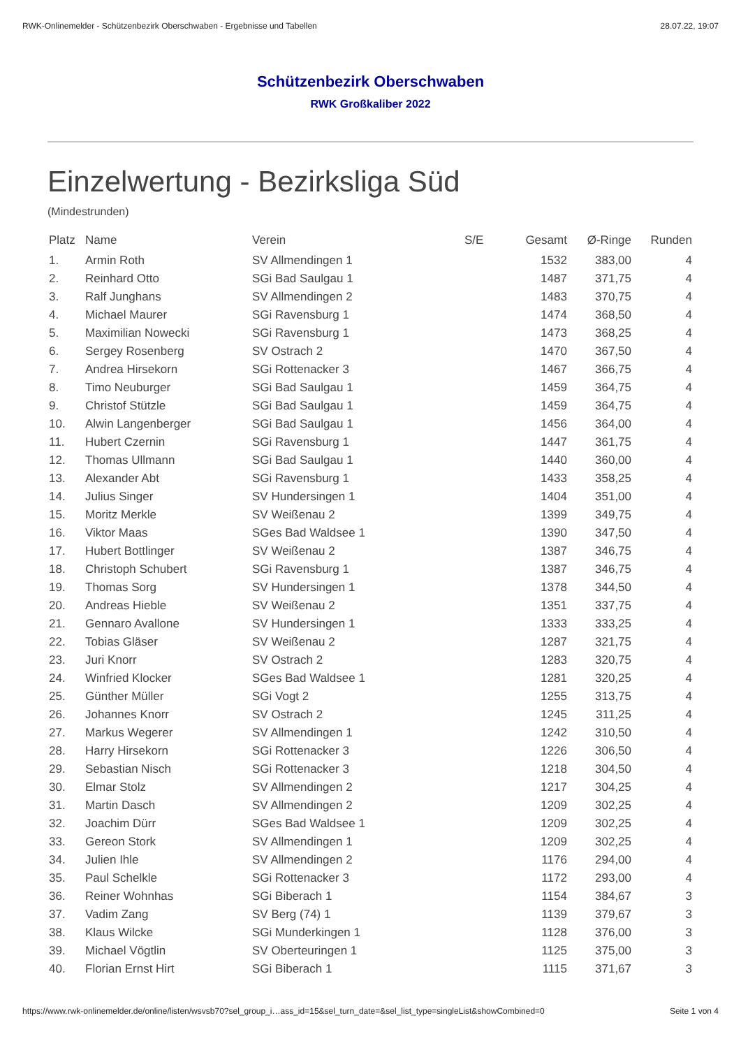RWK-Onlinemelder - Schützenbezirk Oberschwaben - Ergebnisse und Tabellen 28.07.22, 19:07
Schützenbezirk Oberschwaben
RWK Großkaliber 2022
Einzelwertung - Bezirksliga Süd
(Mindestrunden)
| Platz | Name | Verein | S/E | Gesamt | Ø-Ringe | Runden |
| --- | --- | --- | --- | --- | --- | --- |
| 1. | Armin Roth | SV Allmendingen 1 | | 1532 | 383,00 | 4 |
| 2. | Reinhard Otto | SGi Bad Saulgau 1 | | 1487 | 371,75 | 4 |
| 3. | Ralf Junghans | SV Allmendingen 2 | | 1483 | 370,75 | 4 |
| 4. | Michael Maurer | SGi Ravensburg 1 | | 1474 | 368,50 | 4 |
| 5. | Maximilian Nowecki | SGi Ravensburg 1 | | 1473 | 368,25 | 4 |
| 6. | Sergey Rosenberg | SV Ostrach 2 | | 1470 | 367,50 | 4 |
| 7. | Andrea Hirsekorn | SGi Rottenacker 3 | | 1467 | 366,75 | 4 |
| 8. | Timo Neuburger | SGi Bad Saulgau 1 | | 1459 | 364,75 | 4 |
| 9. | Christof Stützle | SGi Bad Saulgau 1 | | 1459 | 364,75 | 4 |
| 10. | Alwin Langenberger | SGi Bad Saulgau 1 | | 1456 | 364,00 | 4 |
| 11. | Hubert Czernin | SGi Ravensburg 1 | | 1447 | 361,75 | 4 |
| 12. | Thomas Ullmann | SGi Bad Saulgau 1 | | 1440 | 360,00 | 4 |
| 13. | Alexander Abt | SGi Ravensburg 1 | | 1433 | 358,25 | 4 |
| 14. | Julius Singer | SV Hundersingen 1 | | 1404 | 351,00 | 4 |
| 15. | Moritz Merkle | SV Weißenau 2 | | 1399 | 349,75 | 4 |
| 16. | Viktor Maas | SGes Bad Waldsee 1 | | 1390 | 347,50 | 4 |
| 17. | Hubert Bottlinger | SV Weißenau 2 | | 1387 | 346,75 | 4 |
| 18. | Christoph Schubert | SGi Ravensburg 1 | | 1387 | 346,75 | 4 |
| 19. | Thomas Sorg | SV Hundersingen 1 | | 1378 | 344,50 | 4 |
| 20. | Andreas Hieble | SV Weißenau 2 | | 1351 | 337,75 | 4 |
| 21. | Gennaro Avallone | SV Hundersingen 1 | | 1333 | 333,25 | 4 |
| 22. | Tobias Gläser | SV Weißenau 2 | | 1287 | 321,75 | 4 |
| 23. | Juri Knorr | SV Ostrach 2 | | 1283 | 320,75 | 4 |
| 24. | Winfried Klocker | SGes Bad Waldsee 1 | | 1281 | 320,25 | 4 |
| 25. | Günther Müller | SGi Vogt 2 | | 1255 | 313,75 | 4 |
| 26. | Johannes Knorr | SV Ostrach 2 | | 1245 | 311,25 | 4 |
| 27. | Markus Wegerer | SV Allmendingen 1 | | 1242 | 310,50 | 4 |
| 28. | Harry Hirsekorn | SGi Rottenacker 3 | | 1226 | 306,50 | 4 |
| 29. | Sebastian Nisch | SGi Rottenacker 3 | | 1218 | 304,50 | 4 |
| 30. | Elmar Stolz | SV Allmendingen 2 | | 1217 | 304,25 | 4 |
| 31. | Martin Dasch | SV Allmendingen 2 | | 1209 | 302,25 | 4 |
| 32. | Joachim Dürr | SGes Bad Waldsee 1 | | 1209 | 302,25 | 4 |
| 33. | Gereon Stork | SV Allmendingen 1 | | 1209 | 302,25 | 4 |
| 34. | Julien Ihle | SV Allmendingen 2 | | 1176 | 294,00 | 4 |
| 35. | Paul Schelkle | SGi Rottenacker 3 | | 1172 | 293,00 | 4 |
| 36. | Reiner Wohnhas | SGi Biberach 1 | | 1154 | 384,67 | 3 |
| 37. | Vadim Zang | SV Berg (74) 1 | | 1139 | 379,67 | 3 |
| 38. | Klaus Wilcke | SGi Munderkingen 1 | | 1128 | 376,00 | 3 |
| 39. | Michael Vögtlin | SV Oberteuringen 1 | | 1125 | 375,00 | 3 |
| 40. | Florian Ernst Hirt | SGi Biberach 1 | | 1115 | 371,67 | 3 |
https://www.rwk-onlinemelder.de/online/listen/wsvsb70?sel_group_i…ass_id=15&sel_turn_date=&sel_list_type=singleList&showCombined=0 Seite 1 von 4